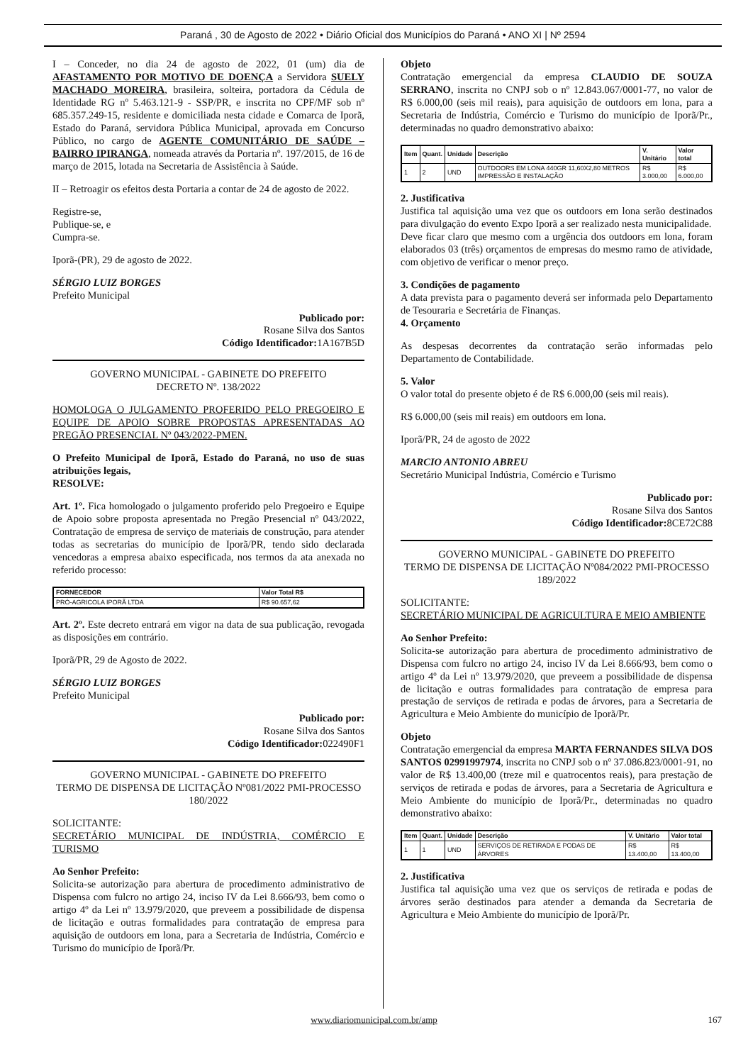Paraná , 30 de Agosto de 2022 • Diário Oficial dos Municípios do Paraná • ANO XI | Nº 2594
I – Conceder, no dia 24 de agosto de 2022, 01 (um) dia de AFASTAMENTO POR MOTIVO DE DOENÇA a Servidora SUELY MACHADO MOREIRA, brasileira, solteira, portadora da Cédula de Identidade RG nº 5.463.121-9 - SSP/PR, e inscrita no CPF/MF sob nº 685.357.249-15, residente e domiciliada nesta cidade e Comarca de Iporã, Estado do Paraná, servidora Pública Municipal, aprovada em Concurso Público, no cargo de AGENTE COMUNITÁRIO DE SAÚDE – BAIRRO IPIRANGA, nomeada através da Portaria nº. 197/2015, de 16 de março de 2015, lotada na Secretaria de Assistência à Saúde.
II – Retroagir os efeitos desta Portaria a contar de 24 de agosto de 2022.
Registre-se,
Publique-se, e
Cumpra-se.
Iporã-(PR), 29 de agosto de 2022.
SÉRGIO LUIZ BORGES
Prefeito Municipal
Publicado por:
Rosane Silva dos Santos
Código Identificador: 1A167B5D
GOVERNO MUNICIPAL - GABINETE DO PREFEITO
DECRETO Nº. 138/2022
HOMOLOGA O JULGAMENTO PROFERIDO PELO PREGOEIRO E EQUIPE DE APOIO SOBRE PROPOSTAS APRESENTADAS AO PREGÃO PRESENCIAL Nº 043/2022-PMEN.
O Prefeito Municipal de Iporã, Estado do Paraná, no uso de suas atribuições legais,
RESOLVE:
Art. 1º. Fica homologado o julgamento proferido pelo Pregoeiro e Equipe de Apoio sobre proposta apresentada no Pregão Presencial nº 043/2022, Contratação de empresa de serviço de materiais de construção, para atender todas as secretarias do município de Iporã/PR, tendo sido declarada vencedoras a empresa abaixo especificada, nos termos da ata anexada no referido processo:
| FORNECEDOR | Valor Total R$ |
| --- | --- |
| PRÓ-AGRICOLA IPORÃ LTDA | R$ 90.657,62 |
Art. 2º. Este decreto entrará em vigor na data de sua publicação, revogada as disposições em contrário.
Iporã/PR, 29 de Agosto de 2022.
SÉRGIO LUIZ BORGES
Prefeito Municipal
Publicado por:
Rosane Silva dos Santos
Código Identificador: 022490F1
GOVERNO MUNICIPAL - GABINETE DO PREFEITO
TERMO DE DISPENSA DE LICITAÇÃO Nº081/2022 PMI-PROCESSO 180/2022
SOLICITANTE:
SECRETÁRIO MUNICIPAL DE INDÚSTRIA, COMÉRCIO E TURISMO
Ao Senhor Prefeito:
Solicita-se autorização para abertura de procedimento administrativo de Dispensa com fulcro no artigo 24, inciso IV da Lei 8.666/93, bem como o artigo 4º da Lei nº 13.979/2020, que preveem a possibilidade de dispensa de licitação e outras formalidades para contratação de empresa para aquisição de outdoors em lona, para a Secretaria de Indústria, Comércio e Turismo do município de Iporã/Pr.
Objeto
Contratação emergencial da empresa CLAUDIO DE SOUZA SERRANO, inscrita no CNPJ sob o nº 12.843.067/0001-77, no valor de R$ 6.000,00 (seis mil reais), para aquisição de outdoors em lona, para a Secretaria de Indústria, Comércio e Turismo do município de Iporã/Pr., determinadas no quadro demonstrativo abaixo:
| Item | Quant. | Unidade | Descrição | V. Unitário | Valor total |
| --- | --- | --- | --- | --- | --- |
| 1 | 2 | UND | OUTDOORS EM LONA 440GR 11,60X2,80 METROS IMPRESSÃO E INSTALAÇÃO | R$ 3.000,00 | R$ 6.000,00 |
2. Justificativa
Justifica tal aquisição uma vez que os outdoors em lona serão destinados para divulgação do evento Expo Iporã a ser realizado nesta municipalidade.
Deve ficar claro que mesmo com a urgência dos outdoors em lona, foram elaborados 03 (três) orçamentos de empresas do mesmo ramo de atividade, com objetivo de verificar o menor preço.
3. Condições de pagamento
A data prevista para o pagamento deverá ser informada pelo Departamento de Tesouraria e Secretária de Finanças.
4. Orçamento
As despesas decorrentes da contratação serão informadas pelo Departamento de Contabilidade.
5. Valor
O valor total do presente objeto é de R$ 6.000,00 (seis mil reais).
R$ 6.000,00 (seis mil reais) em outdoors em lona.
Iporã/PR, 24 de agosto de 2022
MARCIO ANTONIO ABREU
Secretário Municipal Indústria, Comércio e Turismo
Publicado por:
Rosane Silva dos Santos
Código Identificador: 8CE72C88
GOVERNO MUNICIPAL - GABINETE DO PREFEITO
TERMO DE DISPENSA DE LICITAÇÃO Nº084/2022 PMI-PROCESSO 189/2022
SOLICITANTE:
SECRETÁRIO MUNICIPAL DE AGRICULTURA E MEIO AMBIENTE
Ao Senhor Prefeito:
Solicita-se autorização para abertura de procedimento administrativo de Dispensa com fulcro no artigo 24, inciso IV da Lei 8.666/93, bem como o artigo 4º da Lei nº 13.979/2020, que preveem a possibilidade de dispensa de licitação e outras formalidades para contratação de empresa para prestação de serviços de retirada e podas de árvores, para a Secretaria de Agricultura e Meio Ambiente do município de Iporã/Pr.
Objeto
Contratação emergencial da empresa MARTA FERNANDES SILVA DOS SANTOS 02991997974, inscrita no CNPJ sob o nº 37.086.823/0001-91, no valor de R$ 13.400,00 (treze mil e quatrocentos reais), para prestação de serviços de retirada e podas de árvores, para a Secretaria de Agricultura e Meio Ambiente do município de Iporã/Pr., determinadas no quadro demonstrativo abaixo:
| Item | Quant. | Unidade | Descrição | V. Unitário | Valor total |
| --- | --- | --- | --- | --- | --- |
| 1 | 1 | UND | SERVIÇOS DE RETIRADA E PODAS DE ÁRVORES | R$ 13.400,00 | R$ 13.400,00 |
2. Justificativa
Justifica tal aquisição uma vez que os serviços de retirada e podas de árvores serão destinados para atender a demanda da Secretaria de Agricultura e Meio Ambiente do município de Iporã/Pr.
www.diariomunicipal.com.br/amp 167